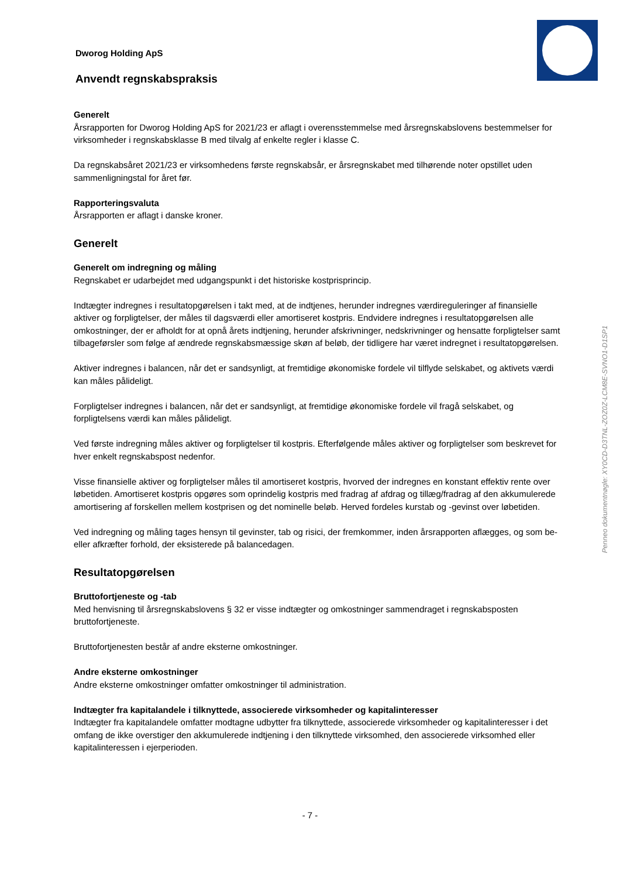Dworog Holding ApS
Anvendt regnskabspraksis
Generelt
Årsrapporten for Dworog Holding ApS for 2021/23 er aflagt i overensstemmelse med årsregnskabslovens bestemmelser for virksomheder i regnskabsklasse B med tilvalg af enkelte regler i klasse C.
Da regnskabsåret 2021/23 er virksomhedens første regnskabsår, er årsregnskabet med tilhørende noter opstillet uden sammenligningstal for året før.
Rapporteringsvaluta
Årsrapporten er aflagt i danske kroner.
Generelt
Generelt om indregning og måling
Regnskabet er udarbejdet med udgangspunkt i det historiske kostprisprincip.
Indtægter indregnes i resultatopgørelsen i takt med, at de indtjenes, herunder indregnes værdireguleringer af finansielle aktiver og forpligtelser, der måles til dagsværdi eller amortiseret kostpris. Endvidere indregnes i resultatopgørelsen alle omkostninger, der er afholdt for at opnå årets indtjening, herunder afskrivninger, nedskrivninger og hensatte forpligtelser samt tilbageførsler som følge af ændrede regnskabsmæssige skøn af beløb, der tidligere har været indregnet i resultatopgørelsen.
Aktiver indregnes i balancen, når det er sandsynligt, at fremtidige økonomiske fordele vil tilflyde selskabet, og aktivets værdi kan måles pålideligt.
Forpligtelser indregnes i balancen, når det er sandsynligt, at fremtidige økonomiske fordele vil fragå selskabet, og forpligtelsens værdi kan måles pålideligt.
Ved første indregning måles aktiver og forpligtelser til kostpris. Efterfølgende måles aktiver og forpligtelser som beskrevet for hver enkelt regnskabspost nedenfor.
Visse finansielle aktiver og forpligtelser måles til amortiseret kostpris, hvorved der indregnes en konstant effektiv rente over løbetiden. Amortiseret kostpris opgøres som oprindelig kostpris med fradrag af afdrag og tillæg/fradrag af den akkumulerede amortisering af forskellen mellem kostprisen og det nominelle beløb. Herved fordeles kurstab og -gevinst over løbetiden.
Ved indregning og måling tages hensyn til gevinster, tab og risici, der fremkommer, inden årsrapporten aflægges, og som be- eller afkræfter forhold, der eksisterede på balancedagen.
Resultatopgørelsen
Bruttofortjeneste og -tab
Med henvisning til årsregnskabslovens § 32 er visse indtægter og omkostninger sammendraget i regnskabsposten bruttofortjeneste.
Bruttofortjenesten består af andre eksterne omkostninger.
Andre eksterne omkostninger
Andre eksterne omkostninger omfatter omkostninger til administration.
Indtægter fra kapitalandele i tilknyttede, associerede virksomheder og kapitalinteresser
Indtægter fra kapitalandele omfatter modtagne udbytter fra tilknyttede, associerede virksomheder og kapitalinteresser i det omfang de ikke overstiger den akkumulerede indtjening i den tilknyttede virksomhed, den associerede virksomhed eller kapitalinteressen i ejerperioden.
Penneo dokumentnøgle: XY0CD-D3TNL-ZOZ0Z-LCM8E-SVNO1-D1SP1
- 7 -